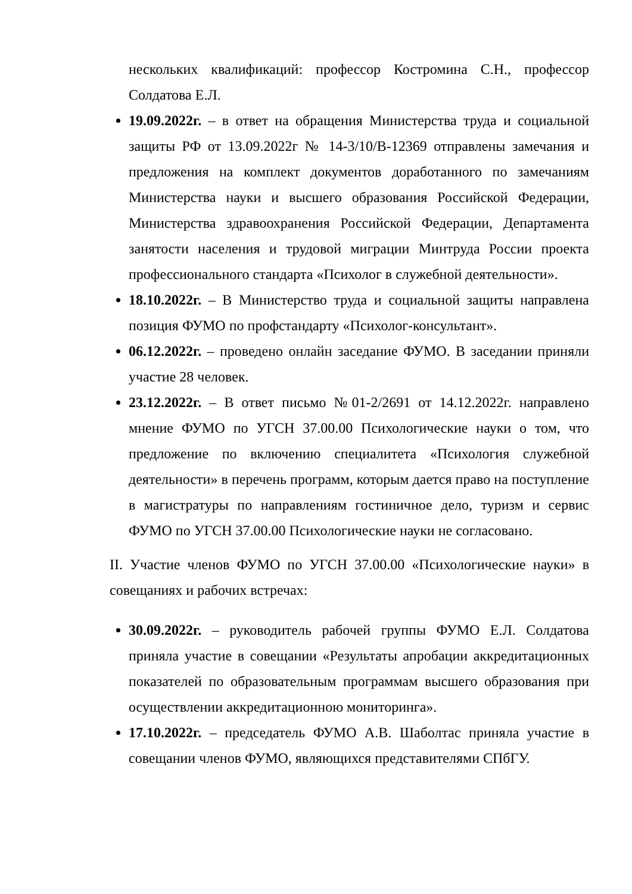нескольких квалификаций: профессор Костромина С.Н., профессор Солдатова Е.Л.
19.09.2022г. – в ответ на обращения Министерства труда и социальной защиты РФ от 13.09.2022г № 14-3/10/В-12369 отправлены замечания и предложения на комплект документов доработанного по замечаниям Министерства науки и высшего образования Российской Федерации, Министерства здравоохранения Российской Федерации, Департамента занятости населения и трудовой миграции Минтруда России проекта профессионального стандарта «Психолог в служебной деятельности».
18.10.2022г. – В Министерство труда и социальной защиты направлена позиция ФУМО по профстандарту «Психолог-консультант».
06.12.2022г. – проведено онлайн заседание ФУМО. В заседании приняли участие 28 человек.
23.12.2022г. – В ответ письмо №01-2/2691 от 14.12.2022г. направлено мнение ФУМО по УГСН 37.00.00 Психологические науки о том, что предложение по включению специалитета «Психология служебной деятельности» в перечень программ, которым дается право на поступление в магистратуры по направлениям гостиничное дело, туризм и сервис ФУМО по УГСН 37.00.00 Психологические науки не согласовано.
II. Участие членов ФУМО по УГСН 37.00.00 «Психологические науки» в совещаниях и рабочих встречах:
30.09.2022г. – руководитель рабочей группы ФУМО Е.Л. Солдатова приняла участие в совещании «Результаты апробации аккредитационных показателей по образовательным программам высшего образования при осуществлении аккредитационною мониторинга».
17.10.2022г. – председатель ФУМО А.В. Шаболтас приняла участие в совещании членов ФУМО, являющихся представителями СПбГУ.